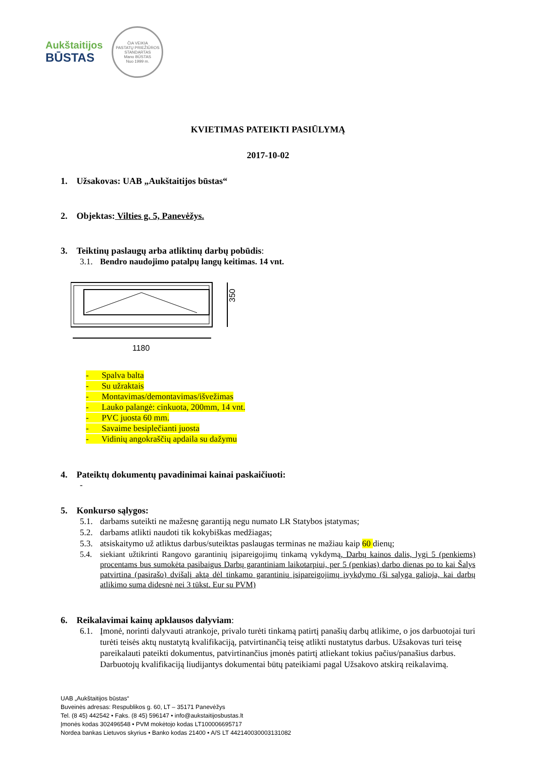Aukštaitijos
BŪSTAS
ČIA VEIKIA
PASTATŲ PRIEŽIŪROS
STANDARTAS
Mano BŪSTAS
Nuo 1999 m.
KVIETIMAS PATEIKTI PASIŪLYMĄ
2017-10-02
1. Užsakovas: UAB „Aukštaitijos būstas“
2. Objektas: Vilties g. 5, Panevėžys.
3. Teiktinų paslaugų arba atliktinų darbų pobūdis:
3.1. Bendro naudojimo patalpų langų keitimas. 14 vnt.
350
1180
- Spalva balta
- Su užraktais
- Montavimas/demontavimas/išvežimas
- Lauko palangė: cinkuota, 200mm, 14 vnt.
- PVC juosta 60 mm.
- Savaime besiplečianti juosta
- Vidinių angokraščių apdaila su dažymu
4. Pateiktų dokumentų pavadinimai kainai paskaičiuoti:
-
5. Konkurso sąlygos:
5.1. darbams suteikti ne mažesnę garantiją negu numato LR Statybos įstatymas;
5.2. darbams atlikti naudoti tik kokybiškas medžiagas;
5.3. atsiskaitymo už atliktus darbus/suteiktas paslaugas terminas ne mažiau kaip 60 dienų;
5.4. siekiant užtikrinti Rangovo garantinių įsipareigojimų tinkamą vykdymą, Darbų kainos dalis, lygi 5 (penkiems) procentams bus sumokėta pasibaigus Darbų garantiniam laikotarpiui, per 5 (penkias) darbo dienas po to kai Šalys patvirtina (pasirašo) dvišalį aktą dėl tinkamo garantinių įsipareigojimų įvykdymo (ši sąlyga galioja, kai darbų atlikimo suma didesnė nei 3 tūkst. Eur su PVM)
6. Reikalavimai kainų apklausos dalyviam:
6.1. Įmonė, norinti dalyvauti atrankoje, privalo turėti tinkamą patirtį panašių darbų atlikime, o jos darbuotojai turi turėti teisės aktų nustatytą kvalifikaciją, patvirtinančią teisę atlikti nustatytus darbus. Užsakovas turi teisę pareikalauti pateikti dokumentus, patvirtinančius įmonės patirtį atliekant tokius pačius/panašius darbus. Darbuotojų kvalifikaciją liudijantys dokumentai būtų pateikiami pagal Užsakovo atskirą reikalavimą.
UAB „Aukštaitijos būstas“
Buveinės adresas: Respublikos g. 60, LT – 35171 Panevėžys
Tel. (8 45) 442542 • Faks. (8 45) 596147 • info@aukstaitijosbustas.lt
Įmonės kodas 302496548 • PVM mokėtojo kodas LT100006695717
Nordea bankas Lietuvos skyrius • Banko kodas 21400 • A/S LT 442140030003131082